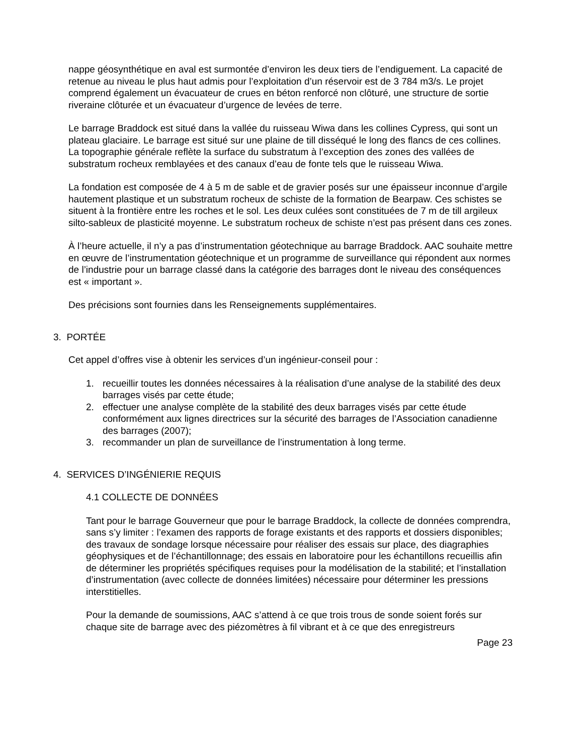nappe géosynthétique en aval est surmontée d’environ les deux tiers de l’endiguement. La capacité de retenue au niveau le plus haut admis pour l’exploitation d’un réservoir est de 3 784 m3/s. Le projet comprend également un évacuateur de crues en béton renforcé non clôturé, une structure de sortie riveraine clôturée et un évacuateur d’urgence de levées de terre.
Le barrage Braddock est situé dans la vallée du ruisseau Wiwa dans les collines Cypress, qui sont un plateau glaciaire. Le barrage est situé sur une plaine de till disséqué le long des flancs de ces collines. La topographie générale reflète la surface du substratum à l’exception des zones des vallées de substratum rocheux remblayées et des canaux d’eau de fonte tels que le ruisseau Wiwa.
La fondation est composée de 4 à 5 m de sable et de gravier posés sur une épaisseur inconnue d’argile hautement plastique et un substratum rocheux de schiste de la formation de Bearpaw. Ces schistes se situent à la frontière entre les roches et le sol. Les deux culées sont constituées de 7 m de till argileux silto-sableux de plasticité moyenne. Le substratum rocheux de schiste n’est pas présent dans ces zones.
À l’heure actuelle, il n’y a pas d’instrumentation géotechnique au barrage Braddock. AAC souhaite mettre en œuvre de l’instrumentation géotechnique et un programme de surveillance qui répondent aux normes de l’industrie pour un barrage classé dans la catégorie des barrages dont le niveau des conséquences est « important ».
Des précisions sont fournies dans les Renseignements supplémentaires.
3. PORTÉE
Cet appel d’offres vise à obtenir les services d’un ingénieur-conseil pour :
1. recueillir toutes les données nécessaires à la réalisation d’une analyse de la stabilité des deux barrages visés par cette étude;
2. effectuer une analyse complète de la stabilité des deux barrages visés par cette étude conformément aux lignes directrices sur la sécurité des barrages de l’Association canadienne des barrages (2007);
3. recommander un plan de surveillance de l’instrumentation à long terme.
4. SERVICES D’INGÉNIERIE REQUIS
4.1 COLLECTE DE DONNÉES
Tant pour le barrage Gouverneur que pour le barrage Braddock, la collecte de données comprendra, sans s’y limiter : l’examen des rapports de forage existants et des rapports et dossiers disponibles; des travaux de sondage lorsque nécessaire pour réaliser des essais sur place, des diagraphies géophysiques et de l’échantillonnage; des essais en laboratoire pour les échantillons recueillis afin de déterminer les propriétés spécifiques requises pour la modélisation de la stabilité; et l’installation d’instrumentation (avec collecte de données limitées) nécessaire pour déterminer les pressions interstitielles.
Pour la demande de soumissions, AAC s’attend à ce que trois trous de sonde soient forés sur chaque site de barrage avec des piézomètres à fil vibrant et à ce que des enregistreurs
Page 23